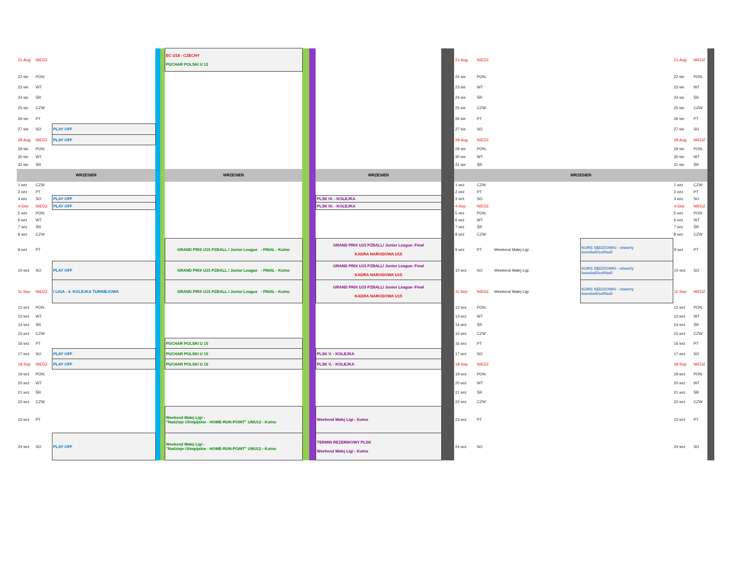| 21-Aug | NIEDZ. | | | | EC U18 - CZECHY PUCHAR POLSKI U 12 | | | | | 21-Aug | NIEDZ. | | | 21-Aug | NIEDZ. | |
| 22 sie | PON. | | | | | | | | | 22 sie | PON. | | | 22 sie | PON. | |
| 23 sie | WT | | | | | | | | | 23 sie | WT | | | 23 sie | WT | |
| 24 sie | ŚR | | | | | | | | | 24 sie | ŚR | | | 24 sie | ŚR | |
| 25 sie | CZW | | | | | | | | | 25 sie | CZW | | | 25 sie | CZW | |
| 26 sie | PT | | | | | | | | | 26 sie | PT | | | 26 sie | PT | |
| 27 sie | SO | PLAY OFF | | | | | | | | 27 sie | SO | | | 27 sie | SO | |
| 28-Aug | NIEDZ. | PLAY OFF | | | | | | | | 28-Aug | NIEDZ. | | | 28-Aug | NIEDZ. | |
| 29 sie | PON. | | | | | | | | | 29 sie | PON. | | | 29 sie | PON. | |
| 30 sie | WT | | | | | | | | | 30 sie | WT | | | 30 sie | WT | |
| 31 sie | ŚR | | | | | | | | | 31 sie | ŚR | | | 31 sie | ŚR | |
| WRZESIEŃ | | | | | WRZESIEŃ | | | WRZESIEŃ | | WRZESIEŃ | | | | | | |
| 1 wrz | CZW | | | | | | | | | 1 wrz | CZW | | | 1 wrz | CZW | |
| 2 wrz | PT | | | | | | | | | 2 wrz | PT | | | 2 wrz | PT | |
| 3 wrz | SO | PLAY OFF | | | | | | PLSK IV. - KOLEJKA | | 3 wrz | SO | | | 3 wrz | SO | |
| 4-Sep | NIEDZ. | PLAY OFF | | | | | | PLSK IV. - KOLEJKA | | 4-Sep | NIEDZ. | | | 4-Sep | NIEDZ. | |
| 5 wrz | PON. | | | | | | | | | 5 wrz | PON. | | | 5 wrz | PON. | |
| 6 wrz | WT | | | | | | | | | 6 wrz | WT | | | 6 wrz | WT | |
| 7 wrz | ŚR | | | | | | | | | 7 wrz | ŚR | | | 7 wrz | ŚR | |
| 8 wrz | CZW | | | | | | | | | 8 wrz | CZW | | | 8 wrz | CZW | |
| 9 wrz | PT | | | | GRAND PRIX U15 PZBALL / Junior League - FINAŁ - Kutno | | | GRAND PRIX U15 PZBALL/ Junior League- Finał KADRA NARODOWA U15 | | 9 wrz | PT | Weekend Małej Ligi | KURS SĘDZIOWKI - otwarty baseball/softball | 9 wrz | PT | |
| 10 wrz | SO | PLAY OFF | | | GRAND PRIX U15 PZBALL / Junior League - FINAŁ - Kutno | | | GRAND PRIX U15 PZBALL/ Junior League- Finał KADRA NARODOWA U15 | | 10 wrz | SO | Weekend Małej Ligi | KURS SĘDZIOWKI - otwarty baseball/softball | 10 wrz | SO | |
| 11-Sep | NIEDZ. | I LIGA - 4. KOLEJKA TURNIEJOWA | | | GRAND PRIX U15 PZBALL / Junior League - FINAŁ - Kutno | | | GRAND PRIX U15 PZBALL/ Junior League- Finał KADRA NARODOWA U15 | | 11-Sep | NIEDZ. | Weekend Małej Ligi | KURS SĘDZIOWKI - otwarty baseball/softball | 11-Sep | NIEDZ. | |
| 12 wrz | PON. | | | | | | | | | 12 wrz | PON. | | | 12 wrz | PON. | |
| 13 wrz | WT | | | | | | | | | 13 wrz | WT | | | 13 wrz | WT | |
| 14 wrz | ŚR | | | | | | | | | 14 wrz | ŚR | | | 14 wrz | ŚR | |
| 15 wrz | CZW | | | | | | | | | 15 wrz | CZW | | | 15 wrz | CZW | |
| 16 wrz | PT | | | | PUCHAR POLSKI U 15 | | | | | 16 wrz | PT | | | 16 wrz | PT | |
| 17 wrz | SO | PLAY OFF | | | PUCHAR POLSKI U 15 | | | PLSK V. - KOLEJKA | | 17 wrz | SO | | | 17 wrz | SO | |
| 18-Sep | NIEDZ. | PLAY OFF | | | PUCHAR POLSKI U 15 | | | PLSK V. - KOLEJKA | | 18-Sep | NIEDZ. | | | 18-Sep | NIEDZ. | |
| 19 wrz | PON. | | | | | | | | | 19 wrz | PON. | | | 19 wrz | PON. | |
| 20 wrz | WT | | | | | | | | | 20 wrz | WT | | | 20 wrz | WT | |
| 21 wrz | ŚR | | | | | | | | | 21 wrz | ŚR | | | 21 wrz | ŚR | |
| 22 wrz | CZW | | | | | | | | | 22 wrz | CZW | | | 22 wrz | CZW | |
| 23 wrz | PT | | | | Weekend Małej Ligi - "Nadzieje Olimpijskie - HOME-RUN-POINT" U9/U12 - Kutno | | | Weekend Małej Ligi - Kutno | | 23 wrz | PT | | | 23 wrz | PT | |
| 24 wrz | SO | PLAY OFF | | | Weekend Małej Ligi - "Nadzieje Olimpijskie - HOME-RUN-POINT" U9/U12 - Kutno | | | TERMIN REZERWOWY PLSK Weekend Małej Ligi - Kutno | | 24 wrz | SO | | | 24 wrz | SO | |